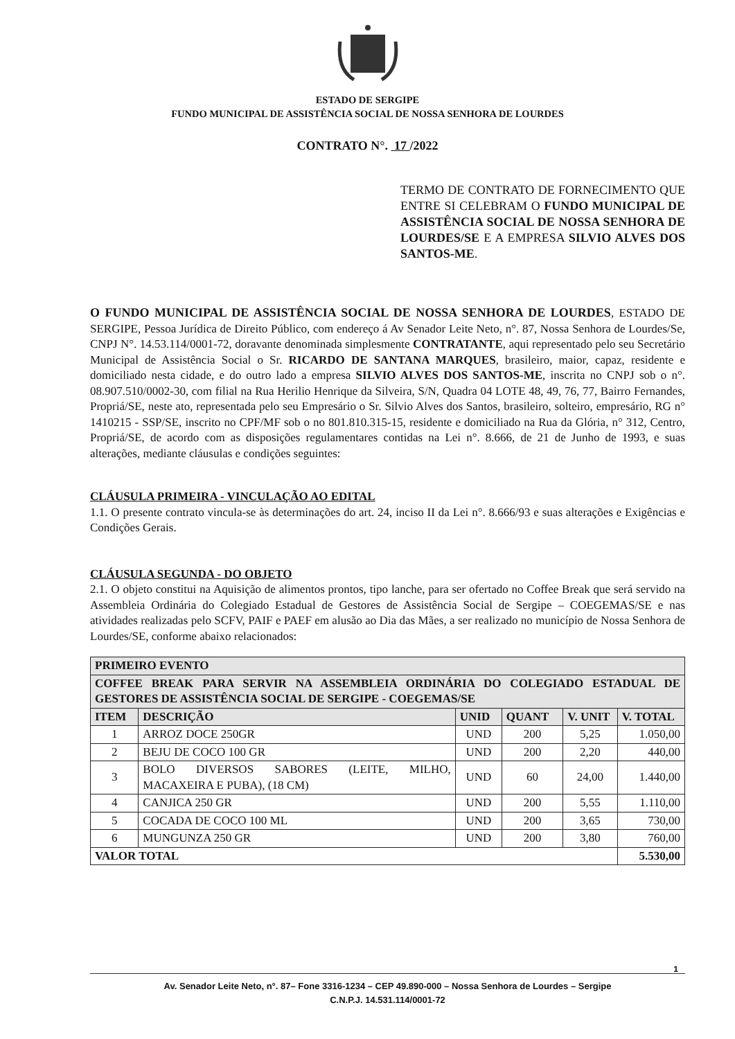ESTADO DE SERGIPE
FUNDO MUNICIPAL DE ASSISTÊNCIA SOCIAL DE NOSSA SENHORA DE LOURDES
CONTRATO N°. 17 /2022
TERMO DE CONTRATO DE FORNECIMENTO QUE ENTRE SI CELEBRAM O FUNDO MUNICIPAL DE ASSISTÊNCIA SOCIAL DE NOSSA SENHORA DE LOURDES/SE E A EMPRESA SILVIO ALVES DOS SANTOS-ME.
O FUNDO MUNICIPAL DE ASSISTÊNCIA SOCIAL DE NOSSA SENHORA DE LOURDES, ESTADO DE SERGIPE, Pessoa Jurídica de Direito Público, com endereço á Av Senador Leite Neto, n°. 87, Nossa Senhora de Lourdes/Se, CNPJ N°. 14.53.114/0001-72, doravante denominada simplesmente CONTRATANTE, aqui representado pelo seu Secretário Municipal de Assistência Social o Sr. RICARDO DE SANTANA MARQUES, brasileiro, maior, capaz, residente e domiciliado nesta cidade, e do outro lado a empresa SILVIO ALVES DOS SANTOS-ME, inscrita no CNPJ sob o n°. 08.907.510/0002-30, com filial na Rua Herilio Henrique da Silveira, S/N, Quadra 04 LOTE 48, 49, 76, 77, Bairro Fernandes, Propriá/SE, neste ato, representada pelo seu Empresário o Sr. Silvio Alves dos Santos, brasileiro, solteiro, empresário, RG n° 1410215 - SSP/SE, inscrito no CPF/MF sob o no 801.810.315-15, residente e domiciliado na Rua da Glória, n° 312, Centro, Propriá/SE, de acordo com as disposições regulamentares contidas na Lei n°. 8.666, de 21 de Junho de 1993, e suas alterações, mediante cláusulas e condições seguintes:
CLÁUSULA PRIMEIRA - VINCULAÇÃO AO EDITAL
1.1. O presente contrato vincula-se às determinações do art. 24, inciso II da Lei n°. 8.666/93 e suas alterações e Exigências e Condições Gerais.
CLÁUSULA SEGUNDA - DO OBJETO
2.1. O objeto constitui na Aquisição de alimentos prontos, tipo lanche, para ser ofertado no Coffee Break que será servido na Assembleia Ordinária do Colegiado Estadual de Gestores de Assistência Social de Sergipe – COEGEMAS/SE e nas atividades realizadas pelo SCFV, PAIF e PAEF em alusão ao Dia das Mães, a ser realizado no município de Nossa Senhora de Lourdes/SE, conforme abaixo relacionados:
| PRIMEIRO EVENTO | | | | | |
| --- | --- | --- | --- | --- | --- |
| COFFEE BREAK PARA SERVIR NA ASSEMBLEIA ORDINÁRIA DO COLEGIADO ESTADUAL DE GESTORES DE ASSISTÊNCIA SOCIAL DE SERGIPE - COEGEMAS/SE | | | | | |
| ITEM | DESCRIÇÃO | UNID | QUANT | V. UNIT | V. TOTAL |
| 1 | ARROZ DOCE 250GR | UND | 200 | 5,25 | 1.050,00 |
| 2 | BEJU DE COCO 100 GR | UND | 200 | 2,20 | 440,00 |
| 3 | BOLO DIVERSOS SABORES (LEITE, MILHO, MACAXEIRA E PUBA), (18 CM) | UND | 60 | 24,00 | 1.440,00 |
| 4 | CANJICA 250 GR | UND | 200 | 5,55 | 1.110,00 |
| 5 | COCADA DE COCO 100 ML | UND | 200 | 3,65 | 730,00 |
| 6 | MUNGUNZA 250 GR | UND | 200 | 3,80 | 760,00 |
| VALOR TOTAL | | | | | 5.530,00 |
1
Av. Senador Leite Neto, n°. 87– Fone 3316-1234 – CEP 49.890-000 – Nossa Senhora de Lourdes – Sergipe
C.N.P.J. 14.531.114/0001-72